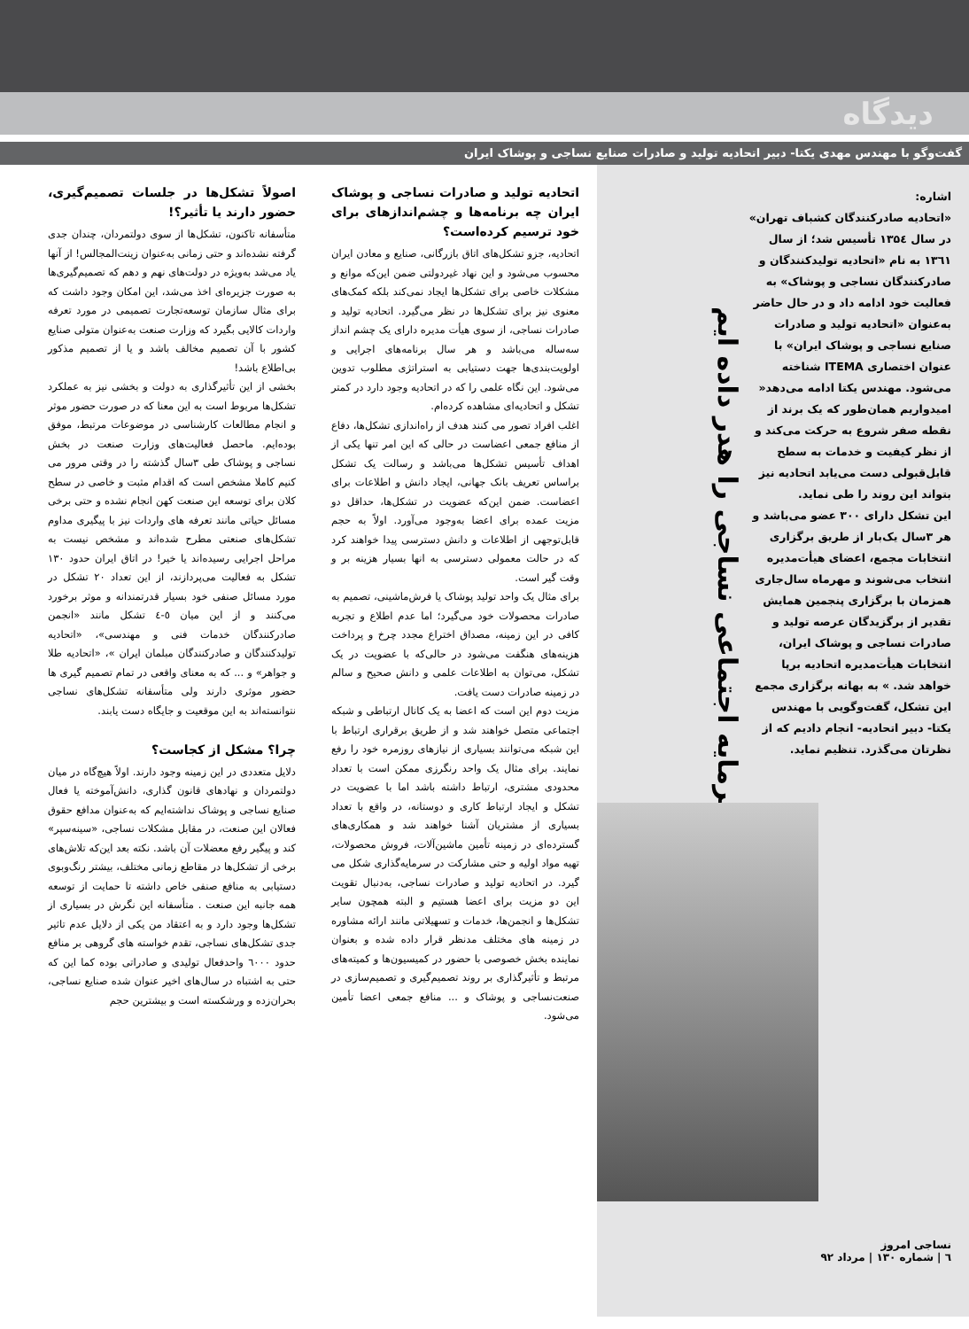دیدگاه
گفت‌وگو با مهندس مهدی یکتا- دبیر اتحادیه تولید و صادرات صنایع نساجی و پوشاک ایران
سرمایه اجتماعی نساجی را هدر داده ایم
اشاره:
«اتحادیه صادرکنندگان کشباف تهران» در سال ۱۳۵٤ تأسیس شد؛ از سال ۱۳٦۱ به نام «اتحادیه تولیدکنندگان و صادرکنندگان نساجی و پوشاک» به فعالیت خود ادامه داد و در حال حاضر به‌عنوان «اتحادیه تولید و صادرات صنایع نساجی و پوشاک ایران» با عنوان اختصاری ITEMA شناخته می‌شود. مهندس یکتا ادامه می‌دهد« امیدواریم همان‌طور که یک برند از نقطه صفر شروع به حرکت می‌کند و از نظر کیفیت و خدمات به سطح قابل‌قبولی دست می‌یابد اتحادیه نیز بتواند این روند را طی نماید.
این تشکل دارای ۳۰۰ عضو می‌باشد و هر ۳سال یک‌بار از طریق برگزاری انتخابات مجمع، اعضای هیأت‌مدیره انتخاب می‌شوند و مهرماه سال‌جاری همزمان با برگزاری پنجمین همایش تقدیر از برگزیدگان عرصه تولید و صادرات نساجی و پوشاک ایران، انتخابات هیأت‌مدیره اتحادیه برپا خواهد شد. » به بهانه برگزاری مجمع این تشکل، گفت‌وگویی با مهندس یکتا- دبیر اتحادیه- انجام دادیم که از نظرتان می‌گذرد. تنظیم نماید.
نساجی امروز
٦ | شماره ۱۳۰ | مرداد ۹۲
اتحادیه تولید و صادرات نساجی و پوشاک ایران چه برنامه‌ها و چشم‌اندازهای برای خود ترسیم کرده‌است؟
اتحادیه، جزو تشکل‌های اتاق بازرگانی، صنایع و معادن ایران محسوب می‌شود و این نهاد غیردولتی ضمن این‌که موانع و مشکلات خاصی برای تشکل‌ها ایجاد نمی‌کند بلکه کمک‌های معنوی نیز برای تشکل‌ها در نظر می‌گیرد. اتحادیه تولید و صادرات نساجی، از سوی هیأت مدیره دارای یک چشم انداز سه‌ساله می‌باشد و هر سال برنامه‌های اجرایی و اولویت‌بندی‌ها جهت دستیابی به استراتژی مطلوب تدوین می‌شود. این نگاه علمی را که در اتحادیه وجود دارد در کمتر تشکل و اتحادیه‌ای مشاهده کرده‌ام.
اغلب افراد تصور می کنند هدف از راه‌اندازی تشکل‌ها، دفاع از منافع جمعی اعضاست در حالی که این امر تنها یکی از اهداف تأسیس تشکل‌ها می‌باشد و رسالت یک تشکل براساس تعریف بانک جهانی، ایجاد دانش و اطلاعات برای اعضاست. ضمن این‌که عضویت در تشکل‌ها، حداقل دو مزیت عمده برای اعضا به‌وجود می‌آورد. اولاً به حجم قابل‌توجهی از اطلاعات و دانش دسترسی پیدا خواهند کرد که در حالت معمولی دسترسی به انها بسیار هزینه بر و وقت گیر است.
برای مثال یک واحد تولید پوشاک یا فرش‌ماشینی، تصمیم به صادرات محصولات خود می‌گیرد؛ اما عدم اطلاع و تجربه کافی در این زمینه، مصداق اختراع مجدد چرخ و پرداخت هزینه‌های هنگفت می‌شود در حالی‌که با عضویت در یک تشکل، می‌توان به اطلاعات علمی و دانش صحیح و سالم در زمینه صادرات دست یافت.
مزیت دوم این است که اعضا به یک کانال ارتباطی و شبکه اجتماعی متصل خواهند شد و از طریق برقراری ارتباط با این شبکه می‌توانند بسیاری از نیازهای روزمره خود را رفع نمایند. برای مثال یک واحد رنگرزی ممکن است با تعداد محدودی مشتری، ارتباط داشته باشد اما با عضویت در تشکل و ایجاد ارتباط کاری و دوستانه، در واقع با تعداد بسیاری از مشتریان آشنا خواهند شد و همکاری‌های گسترده‌ای در زمینه تأمین ماشین‌آلات، فروش محصولات، تهیه مواد اولیه و حتی مشارکت در سرمایه‌گذاری شکل می گیرد. در اتحادیه تولید و صادرات نساجی، به‌دنبال تقویت این دو مزیت برای اعضا هستیم و البته همچون سایر تشکل‌ها و انجمن‌ها، خدمات و تسهیلاتی مانند ارائه مشاوره در زمینه های مختلف مدنظر قرار داده شده و بعنوان نماینده بخش خصوصی با حضور در کمیسیون‌ها و کمیته‌های مرتبط و تأثیرگذاری بر روند تصمیم‌گیری و تصمیم‌سازی در صنعت‌نساجی و پوشاک و ... منافع جمعی اعضا تأمین می‌شود.
اصولاً تشکل‌ها در جلسات تصمیم‌گیری، حضور دارند یا تأثیر؟!
متأسفانه تاکنون، تشکل‌ها از سوی دولتمردان، چندان جدی گرفته نشده‌اند و حتی زمانی به‌عنوان زینت‌المجالس! از آنها یاد می‌شد به‌ویژه در دولت‌های نهم و دهم که تصمیم‌گیری‌ها به صورت جزیره‌ای اخذ می‌شد، این امکان وجود داشت که برای مثال سازمان توسعه‌تجارت تصمیمی در مورد تعرفه واردات کالایی بگیرد که وزارت صنعت به‌عنوان متولی صنایع کشور با آن تصمیم مخالف باشد و یا از تصمیم مذکور بی‌اطلاع باشد!
بخشی از این تأثیرگذاری به دولت و بخشی نیز به عملکرد تشکل‌ها مربوط است به این معنا که در صورت حضور موثر و انجام مطالعات کارشناسی در موضوعات مرتبط، موفق بوده‌ایم. ماحصل فعالیت‌های وزارت صنعت در بخش نساجی و پوشاک طی ۳سال گذشته را در وقتی مرور می کنیم کاملا مشخص است که اقدام مثبت و خاصی در سطح کلان برای توسعه این صنعت کهن انجام نشده و حتی برخی مسائل حیاتی مانند تعرفه های واردات نیز با پیگیری مداوم تشکل‌های صنعتی مطرح شده‌اند و مشخص نیست به مراحل اجرایی رسیده‌اند یا خیر! در اتاق ایران حدود ۱۳۰ تشکل به فعالیت می‌پردازند، از این تعداد ۲۰ تشکل در مورد مسائل صنفی خود بسیار قدرتمندانه و موثر برخورد می‌کنند و از این میان ٥-٤ تشکل مانند «انجمن صادرکنندگان خدمات فنی و مهندسی»، «اتحادیه تولیدکنندگان و صادرکنندگان مبلمان ایران »، «اتحادیه طلا و جواهر» و ... که به معنای واقعی در تمام تصمیم گیری ها حضور موثری دارند ولی متأسفانه تشکل‌های نساجی نتوانسته‌اند به این موقعیت و جایگاه دست یابند.
چرا؟ مشکل از کجاست؟
دلایل متعددی در این زمینه وجود دارند. اولاً هیچ‌گاه در میان دولتمردان و نهادهای قانون گذاری، دانش‌آموخته یا فعال صنایع نساجی و پوشاک نداشته‌ایم که به‌عنوان مدافع حقوق فعالان این صنعت، در مقابل مشکلات نساجی، «سینه‌سپر» کند و پیگیر رفع معضلات آن باشد. نکته بعد این‌که تلاش‌های برخی از تشکل‌ها در مقاطع زمانی مختلف، بیشتر رنگ‌وبوی دستیابی به منافع صنفی خاص داشته تا حمایت از توسعه همه جانبه این صنعت . متأسفانه این نگرش در بسیاری از تشکل‌ها وجود دارد و به اعتقاد من یکی از دلایل عدم تاثیر جدی تشکل‌های نساجی، تقدم خواسته های گروهی بر منافع حدود ٦۰۰۰ واحدفعال تولیدی و صادراتی بوده کما این که حتی به اشتباه در سال‌های اخیر عنوان شده صنایع نساجی، بحران‌زده و ورشکسته است و بیشترین حجم